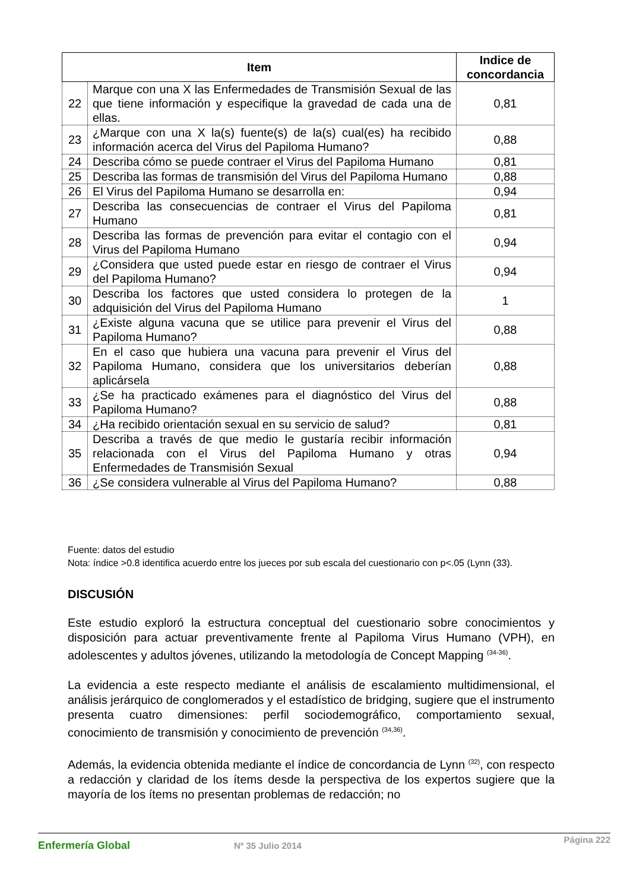| Item | | Indice de concordancia |
| --- | --- | --- |
| 22 | Marque con una X las Enfermedades de Transmisión Sexual de las que tiene información y especifique la gravedad de cada una de ellas. | 0,81 |
| 23 | ¿Marque con una X la(s) fuente(s) de la(s) cual(es) ha recibido información acerca del Virus del Papiloma Humano? | 0,88 |
| 24 | Describa cómo se puede contraer el Virus del Papiloma Humano | 0,81 |
| 25 | Describa las formas de transmisión del Virus del Papiloma Humano | 0,88 |
| 26 | El Virus del Papiloma Humano se desarrolla en: | 0,94 |
| 27 | Describa las consecuencias de contraer el Virus del Papiloma Humano | 0,81 |
| 28 | Describa las formas de prevención para evitar el contagio con el Virus del Papiloma Humano | 0,94 |
| 29 | ¿Considera que usted puede estar en riesgo de contraer el Virus del Papiloma Humano? | 0,94 |
| 30 | Describa los factores que usted considera lo protegen de la adquisición del Virus del Papiloma Humano | 1 |
| 31 | ¿Existe alguna vacuna que se utilice para prevenir el Virus del Papiloma Humano? | 0,88 |
| 32 | En el caso que hubiera una vacuna para prevenir el Virus del Papiloma Humano, considera que los universitarios deberían aplicársela | 0,88 |
| 33 | ¿Se ha practicado exámenes para el diagnóstico del Virus del Papiloma Humano? | 0,88 |
| 34 | ¿Ha recibido orientación sexual en su servicio de salud? | 0,81 |
| 35 | Describa a través de que medio le gustaría recibir información relacionada con el Virus del Papiloma Humano y otras Enfermedades de Transmisión Sexual | 0,94 |
| 36 | ¿Se considera vulnerable al Virus del Papiloma Humano? | 0,88 |
Fuente: datos del estudio
Nota: índice >0.8 identifica acuerdo entre los jueces por sub escala del cuestionario con p<.05 (Lynn (33).
DISCUSIÓN
Este estudio exploró la estructura conceptual del cuestionario sobre conocimientos y disposición para actuar preventivamente frente al Papiloma Virus Humano (VPH), en adolescentes y adultos jóvenes, utilizando la metodología de Concept Mapping <sup>(34-36)</sup>.
La evidencia a este respecto mediante el análisis de escalamiento multidimensional, el análisis jerárquico de conglomerados y el estadístico de bridging, sugiere que el instrumento presenta cuatro dimensiones: perfil sociodemográfico, comportamiento sexual, conocimiento de transmisión y conocimiento de prevención <sup>(34,36)</sup>.
Además, la evidencia obtenida mediante el índice de concordancia de Lynn <sup>(32)</sup>, con respecto a redacción y claridad de los ítems desde la perspectiva de los expertos sugiere que la mayoría de los ítems no presentan problemas de redacción; no
Enfermería Global Nº 35 Julio 2014
Página 222